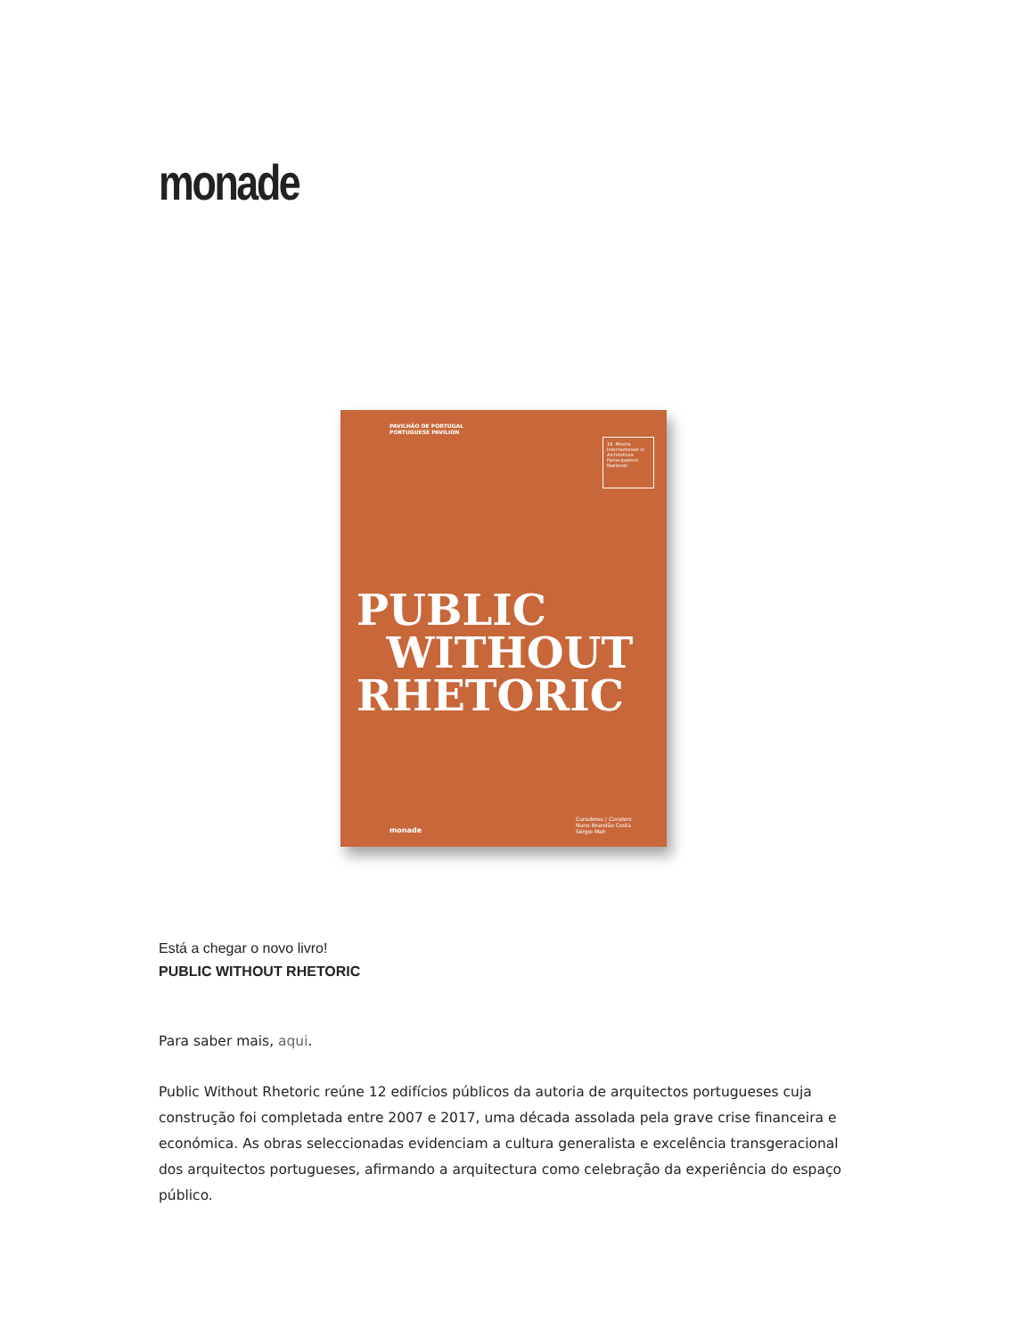monade
PAVILHÃO DE PORTUGAL
PORTUGUESE PAVILION
16. Mostra Internazionale di Architettura
Partecipazioni Nazionali
PUBLIC
WITHOUT
RHETORIC
monade
Curadores / Curators
Nuno Brandão Costa
Sérgio Mah
Está a chegar o novo livro!
PUBLIC WITHOUT RHETORIC
Para saber mais, aqui.
Public Without Rhetoric reúne 12 edifícios públicos da autoria de arquitectos portugueses cuja construção foi completada entre 2007 e 2017, uma década assolada pela grave crise financeira e económica. As obras seleccionadas evidenciam a cultura generalista e excelência transgeracional dos arquitectos portugueses, afirmando a arquitectura como celebração da experiência do espaço público.